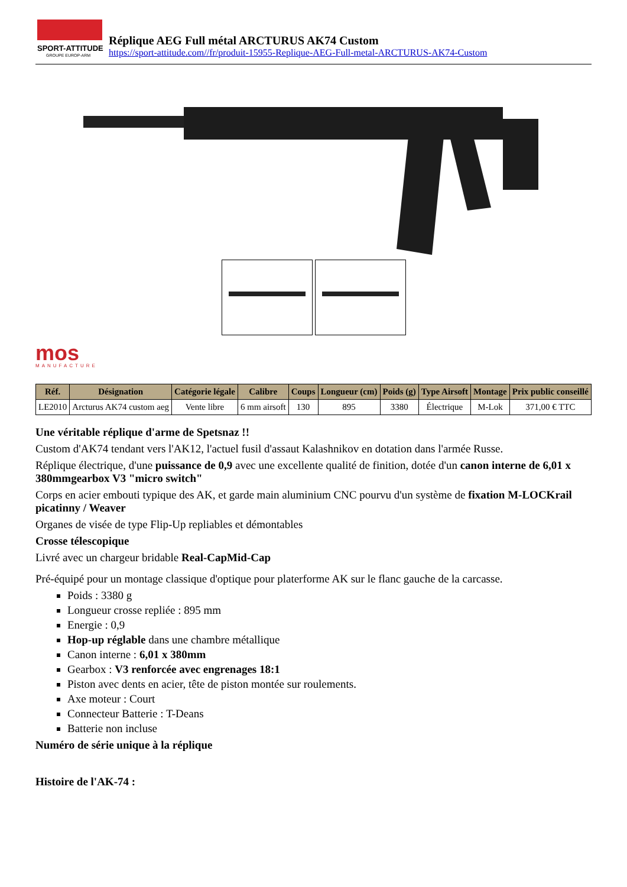SPORT-ATTITUDE
GROUPE EUROP-ARM
Réplique AEG Full métal ARCTURUS AK74 Custom
https://sport-attitude.com//fr/produit-15955-Replique-AEG-Full-metal-ARCTURUS-AK74-Custom
mos
MANUFACTURE
| Réf. | Désignation | Catégorie légale | Calibre | Coups | Longueur (cm) | Poids (g) | Type Airsoft | Montage | Prix public conseillé |
| --- | --- | --- | --- | --- | --- | --- | --- | --- | --- |
| LE2010 | Arcturus AK74 custom aeg | Vente libre | 6 mm airsoft | 130 | 895 | 3380 | Électrique | M-Lok | 371,00 € TTC |
Une véritable réplique d'arme de Spetsnaz !!
Custom d'AK74 tendant vers l'AK12, l'actuel fusil d'assaut Kalashnikov en dotation dans l'armée Russe.
Réplique électrique, d'une puissance de 0,9 avec une excellente qualité de finition, dotée d'un canon interne de 6,01 x 380mmgearbox V3 "micro switch"
Corps en acier embouti typique des AK, et garde main aluminium CNC pourvu d'un système de fixation M-LOCKrail picatinny / Weaver
Organes de visée de type Flip-Up repliables et démontables
Crosse télescopique
Livré avec un chargeur bridable Real-CapMid-Cap
Pré-équipé pour un montage classique d'optique pour platerforme AK sur le flanc gauche de la carcasse.
Poids : 3380 g
Longueur crosse repliée : 895 mm
Energie : 0,9
Hop-up réglable dans une chambre métallique
Canon interne : 6,01 x 380mm
Gearbox : V3 renforcée avec engrenages 18:1
Piston avec dents en acier, tête de piston montée sur roulements.
Axe moteur : Court
Connecteur Batterie : T-Deans
Batterie non incluse
Numéro de série unique à la réplique
Histoire de l'AK-74 :